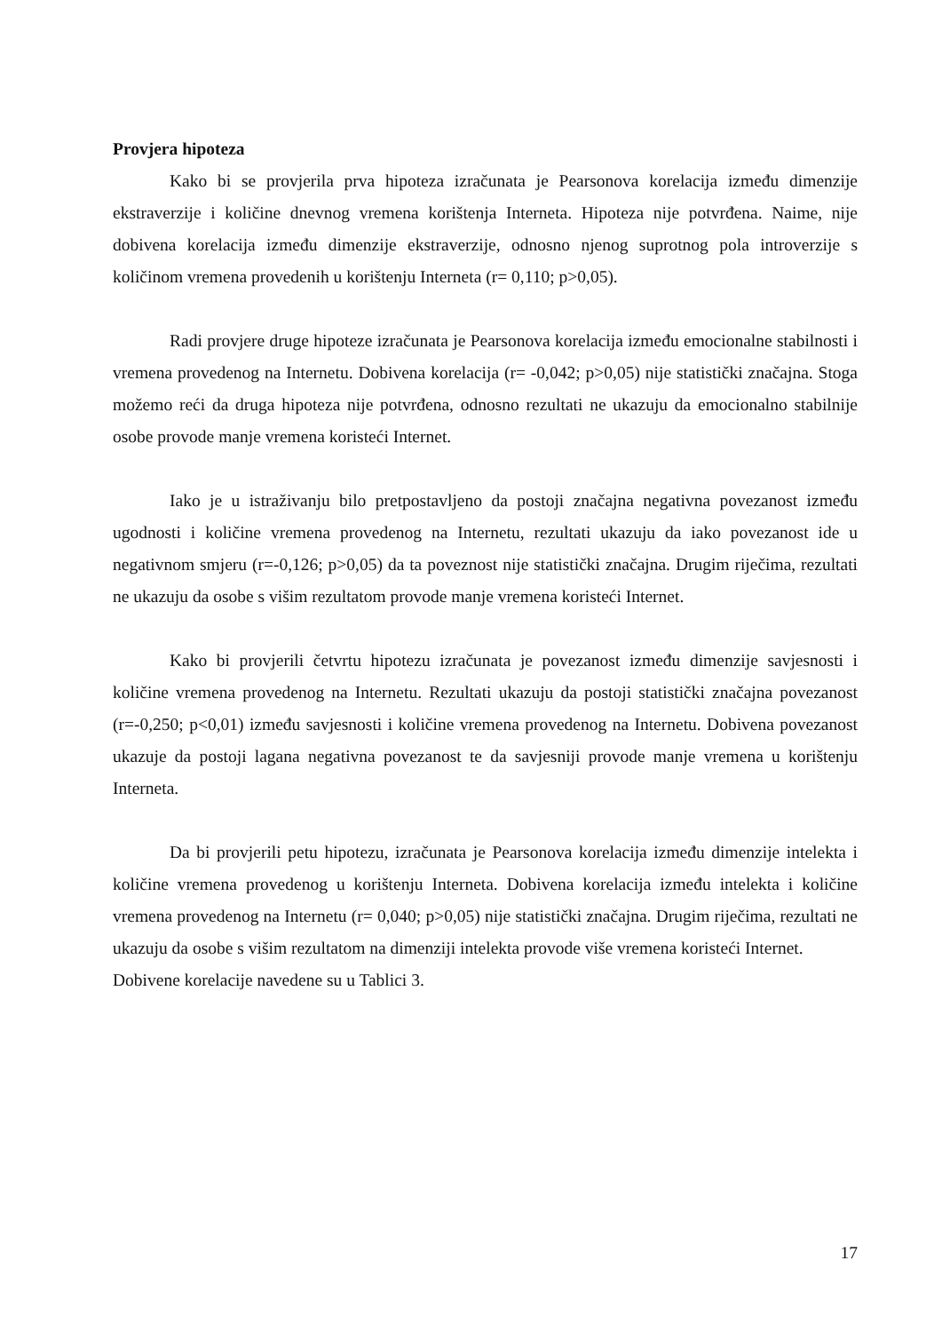Provjera hipoteza
Kako bi se provjerila prva hipoteza izračunata je Pearsonova korelacija između dimenzije ekstraverzije i količine dnevnog vremena korištenja Interneta. Hipoteza nije potvrđena. Naime, nije dobivena korelacija između dimenzije ekstraverzije, odnosno njenog suprotnog pola introverzije s količinom vremena provedenih u korištenju Interneta (r= 0,110; p>0,05).
Radi provjere druge hipoteze izračunata je Pearsonova korelacija između emocionalne stabilnosti i vremena provedenog na Internetu. Dobivena korelacija (r= -0,042; p>0,05) nije statistički značajna. Stoga možemo reći da druga hipoteza nije potvrđena, odnosno rezultati ne ukazuju da emocionalno stabilnije osobe provode manje vremena koristeći Internet.
Iako je u istraživanju bilo pretpostavljeno da postoji značajna negativna povezanost između ugodnosti i količine vremena provedenog na Internetu, rezultati ukazuju da iako povezanost ide u negativnom smjeru (r=-0,126; p>0,05) da ta poveznost nije statistički značajna. Drugim riječima, rezultati ne ukazuju da osobe s višim rezultatom provode manje vremena koristeći Internet.
Kako bi provjerili četvrtu hipotezu izračunata je povezanost između dimenzije savjesnosti i količine vremena provedenog na Internetu. Rezultati ukazuju da postoji statistički značajna povezanost (r=-0,250; p<0,01) između savjesnosti i količine vremena provedenog na Internetu. Dobivena povezanost ukazuje da postoji lagana negativna povezanost te da savjesniji provode manje vremena u korištenju Interneta.
Da bi provjerili petu hipotezu, izračunata je Pearsonova korelacija između dimenzije intelekta i količine vremena provedenog u korištenju Interneta. Dobivena korelacija između intelekta i količine vremena provedenog na Internetu (r= 0,040; p>0,05) nije statistički značajna. Drugim riječima, rezultati ne ukazuju da osobe s višim rezultatom na dimenziji intelekta provode više vremena koristeći Internet.
Dobivene korelacije navedene su u Tablici 3.
17